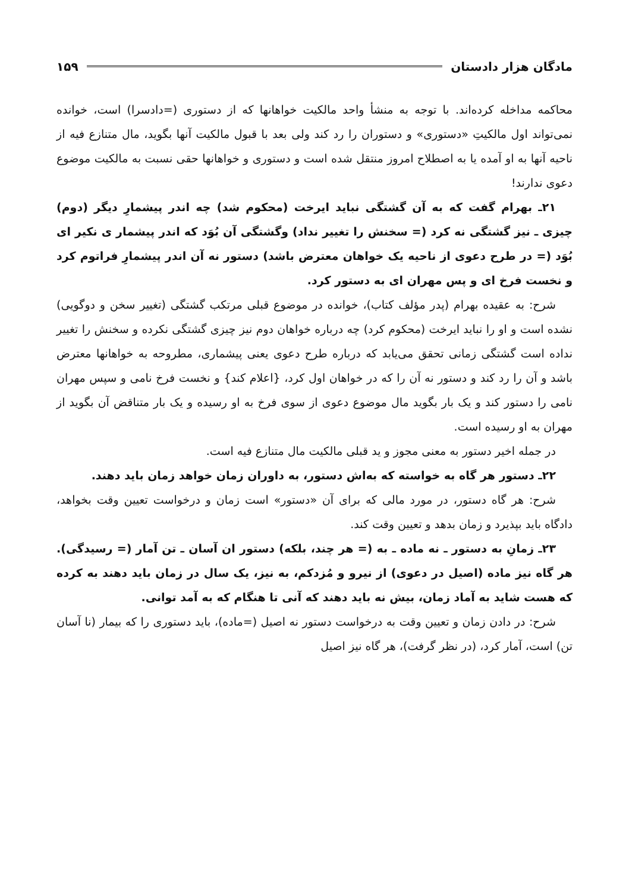مادگان هزار دادستان ۱۵۹
محاکمه مداخله کرده‌اند. با توجه به منشأ واحد مالکیت خواهانها که از دستوری (=دادسرا) است، خوانده نمی‌تواند اول مالکیتِ «دستوری» و دستوران را رد کند ولی بعد با قبول مالکیت آنها بگوید، مال متنازع فیه از ناحیه آنها به او آمده یا به اصطلاح امروز منتقل شده است و دستوری و خواهانها حقی نسبت به مالکیت موضوع دعوی ندارند!
۲۱ـ بهرام گفت که به آن گشتگی نباید ایرخت (محکوم شد) چه اندر پیشمارِ دیگر (دوم) چیزی ـ نیز گشتگی نه کرد (= سخنش را تغییر نداد) وگشتگی آن بُوَد که اندر پیشمار ی نکیر ای بُوَد (= در طرح دعوی از ناحیه یک خواهان معترض باشد) دستور نه آن اندر پیشمارِ فراتوم کرد و نخست فرخ ای و پس مهران ای به دستور کرد.
شرح: به عقیده بهرام (پدر مؤلف کتاب)، خوانده در موضوع قبلی مرتکب گشتگی (تغییر سخن و دوگویی) نشده است و او را نباید ایرخت (محکوم کرد) چه درباره خواهان دوم نیز چیزی گشتگی نکرده و سخنش را تغییر نداده است گشتگی زمانی تحقق می‌یابد که درباره طرح دعوی یعنی پیشماری، مطروحه به خواهانها معترض باشد و آن را رد کند و دستور نه آن را که در خواهان اول کرد، {اعلام کند} و نخست فرخ نامی و سپس مهران نامی را دستور کند و یک بار بگوید مال موضوع دعوی از سوی فرخ به او رسیده و یک بار متناقض آن بگوید از مهران به او رسیده است.
در جمله اخیر دستور به معنی مجوز و ید قبلی مالکیت مال متنازع فیه است.
۲۲ـ دستور هر گاه به خواسته که به‌اش دستور، به داوران زمان خواهد زمان باید دهند.
شرح: هر گاه دستور، در مورد مالی که برای آن «دستور» است زمان و درخواست تعیین وقت بخواهد، دادگاه باید بپذیرد و زمان بدهد و تعیین وقت کند.
۲۳ـ زمانِ به دستور ـ نه ماده ـ به (= هر چند، بلکه) دستور ان آسان ـ تن آمار (= رسیدگی). هر گاه نیز ماده (اصیل در دعوی) از نیرو و مُزدکم، به نیز، یک سال در زمان باید دهند به کرده که هست شاید به آماد زمان، بیش نه باید دهند که آنی تا هنگام که به آمد توانی.
شرح: در دادن زمان و تعیین وقت به درخواست دستور نه اصیل (=ماده)، باید دستوری را که بیمار (نا آسان تن) است، آمار کرد، (در نظر گرفت)، هر گاه نیز اصیل